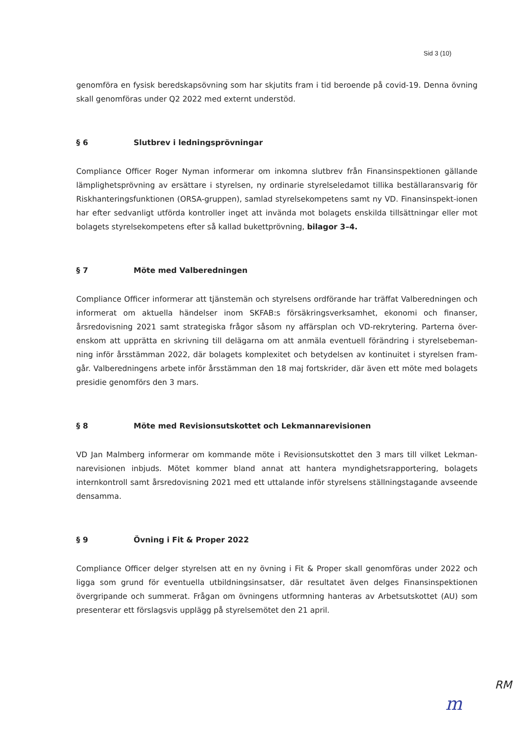Sid 3 (10)
genomföra en fysisk beredskapsövning som har skjutits fram i tid beroende på covid-19. Denna övning skall genomföras under Q2 2022 med externt understöd.
§ 6 Slutbrev i ledningsprövningar
Compliance Officer Roger Nyman informerar om inkomna slutbrev från Finansinspektionen gällande lämplighetsprövning av ersättare i styrelsen, ny ordinarie styrelseledamot tillika beställaransvarig för Riskhanteringsfunktionen (ORSA-gruppen), samlad styrelsekompetens samt ny VD. Finansinspekt-ionen har efter sedvanligt utförda kontroller inget att invända mot bolagets enskilda tillsättningar eller mot bolagets styrelsekompetens efter så kallad bukettprövning, bilagor 3–4.
§ 7 Möte med Valberedningen
Compliance Officer informerar att tjänstemän och styrelsens ordförande har träffat Valberedningen och informerat om aktuella händelser inom SKFAB:s försäkringsverksamhet, ekonomi och finanser, årsredovisning 2021 samt strategiska frågor såsom ny affärsplan och VD-rekrytering. Parterna över-enskom att upprätta en skrivning till delägarna om att anmäla eventuell förändring i styrelsebeman-ning inför årsstämman 2022, där bolagets komplexitet och betydelsen av kontinuitet i styrelsen fram-går. Valberedningens arbete inför årsstämman den 18 maj fortskrider, där även ett möte med bolagets presidie genomförs den 3 mars.
§ 8 Möte med Revisionsutskottet och Lekmannarevisionen
VD Jan Malmberg informerar om kommande möte i Revisionsutskottet den 3 mars till vilket Lekman-narevisionen inbjuds. Mötet kommer bland annat att hantera myndighetsrapportering, bolagets internkontroll samt årsredovisning 2021 med ett uttalande inför styrelsens ställningstagande avseende densamma.
§ 9 Övning i Fit & Proper 2022
Compliance Officer delger styrelsen att en ny övning i Fit & Proper skall genomföras under 2022 och ligga som grund för eventuella utbildningsinsatser, där resultatet även delges Finansinspektionen övergripande och summerat. Frågan om övningens utformning hanteras av Arbetsutskottet (AU) som presenterar ett förslagsvis upplägg på styrelsemötet den 21 april.
m
RM